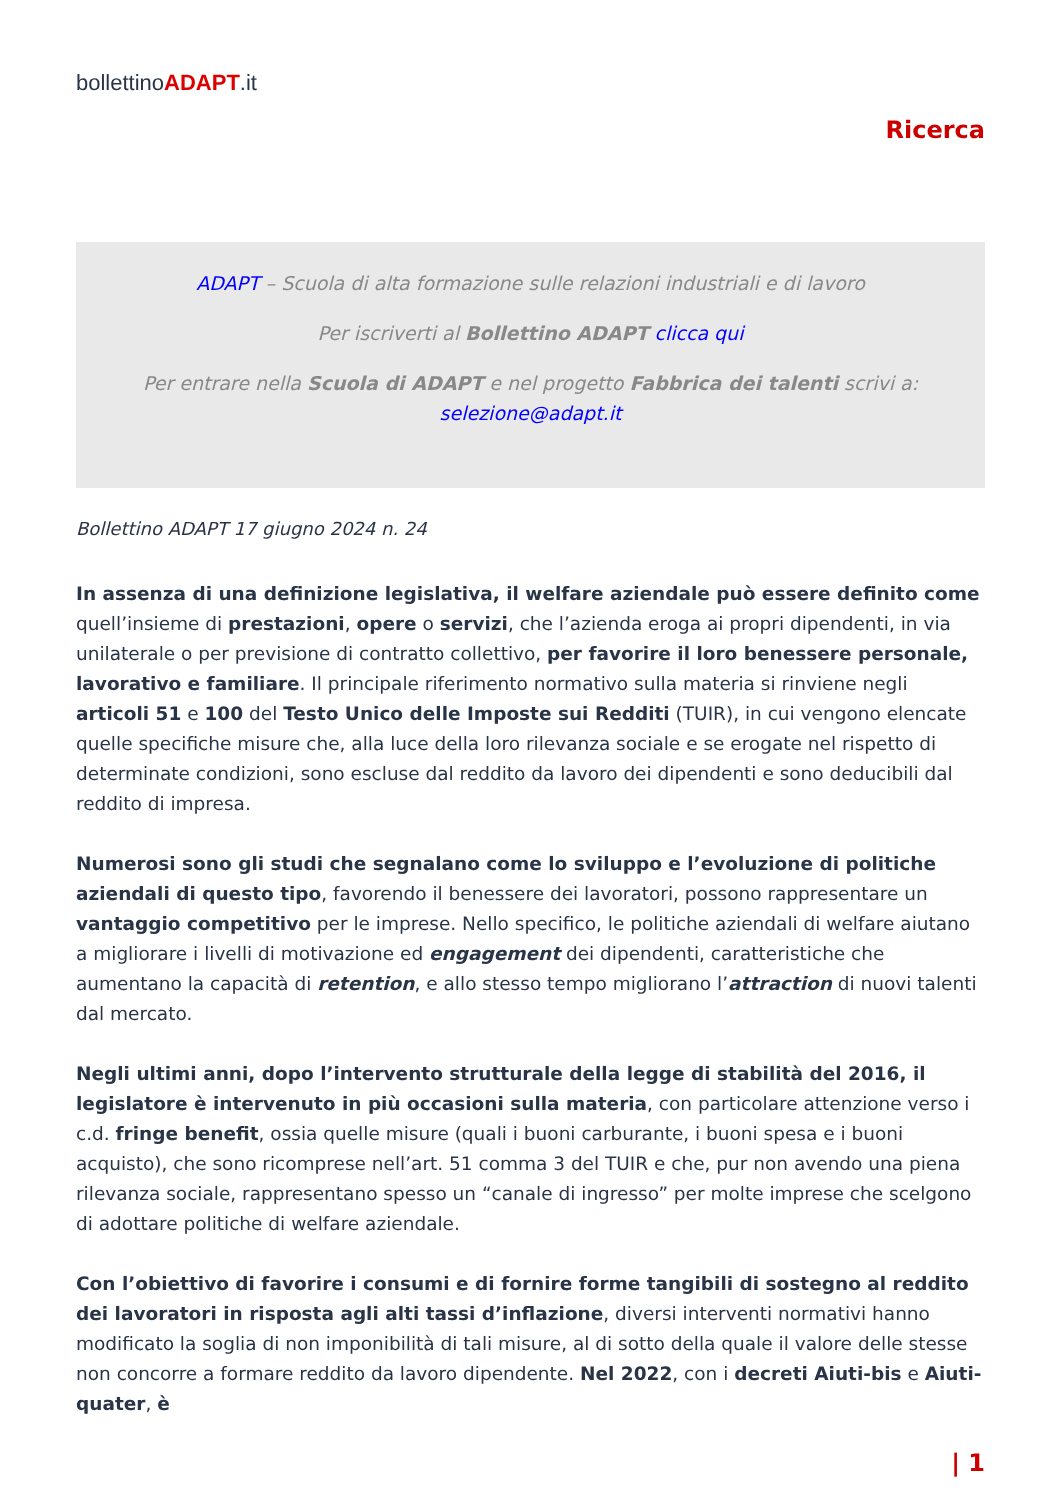bollettinoADAPT.it
Ricerca
ADAPT – Scuola di alta formazione sulle relazioni industriali e di lavoro
Per iscriverti al Bollettino ADAPT clicca qui
Per entrare nella Scuola di ADAPT e nel progetto Fabbrica dei talenti scrivi a:
selezione@adapt.it
Bollettino ADAPT 17 giugno 2024 n. 24
In assenza di una definizione legislativa, il welfare aziendale può essere definito come quell’insieme di prestazioni, opere o servizi, che l’azienda eroga ai propri dipendenti, in via unilaterale o per previsione di contratto collettivo, per favorire il loro benessere personale, lavorativo e familiare. Il principale riferimento normativo sulla materia si rinviene negli articoli 51 e 100 del Testo Unico delle Imposte sui Redditi (TUIR), in cui vengono elencate quelle specifiche misure che, alla luce della loro rilevanza sociale e se erogate nel rispetto di determinate condizioni, sono escluse dal reddito da lavoro dei dipendenti e sono deducibili dal reddito di impresa.
Numerosi sono gli studi che segnalano come lo sviluppo e l’evoluzione di politiche aziendali di questo tipo, favorendo il benessere dei lavoratori, possono rappresentare un vantaggio competitivo per le imprese. Nello specifico, le politiche aziendali di welfare aiutano a migliorare i livelli di motivazione ed engagement dei dipendenti, caratteristiche che aumentano la capacità di retention, e allo stesso tempo migliorano l’attraction di nuovi talenti dal mercato.
Negli ultimi anni, dopo l’intervento strutturale della legge di stabilità del 2016, il legislatore è intervenuto in più occasioni sulla materia, con particolare attenzione verso i c.d. fringe benefit, ossia quelle misure (quali i buoni carburante, i buoni spesa e i buoni acquisto), che sono ricomprese nell’art. 51 comma 3 del TUIR e che, pur non avendo una piena rilevanza sociale, rappresentano spesso un “canale di ingresso” per molte imprese che scelgono di adottare politiche di welfare aziendale.
Con l’obiettivo di favorire i consumi e di fornire forme tangibili di sostegno al reddito dei lavoratori in risposta agli alti tassi d’inflazione, diversi interventi normativi hanno modificato la soglia di non imponibilità di tali misure, al di sotto della quale il valore delle stesse non concorre a formare reddito da lavoro dipendente. Nel 2022, con i decreti Aiuti-bis e Aiuti-quater, è
| 1